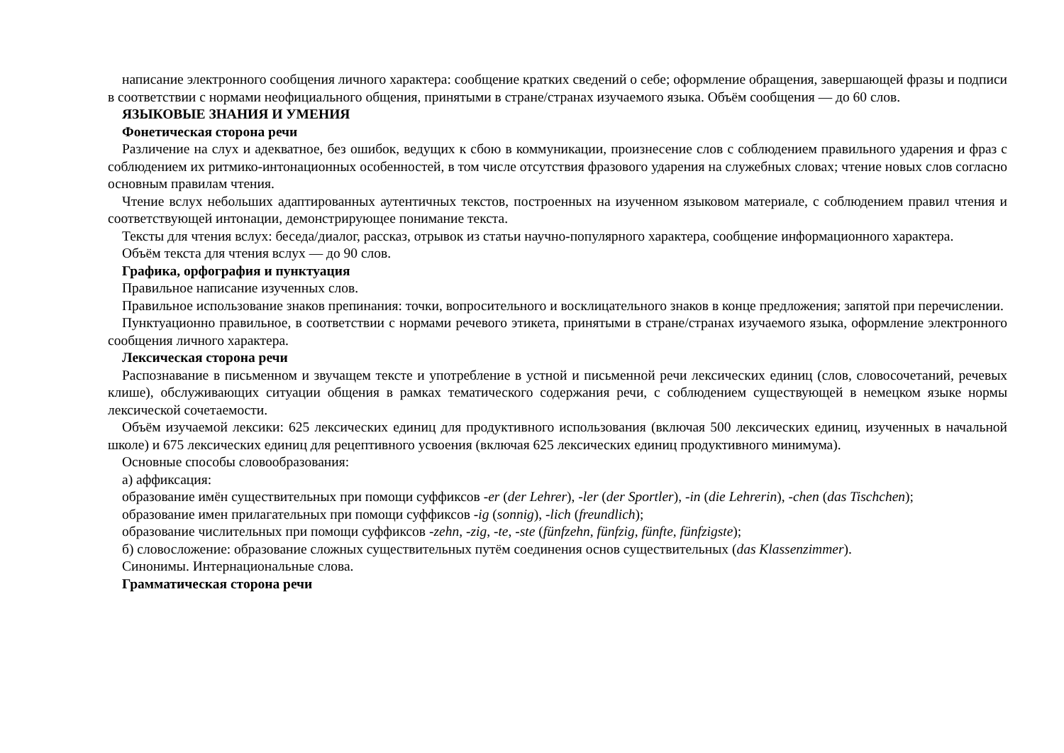написание электронного сообщения личного характера: сообщение кратких сведений о себе; оформление обращения, завершающей фразы и подписи в соответствии с нормами неофициального общения, принятыми в стране/странах изучаемого языка. Объём сообщения — до 60 слов.
ЯЗЫКОВЫЕ ЗНАНИЯ И УМЕНИЯ
Фонетическая сторона речи
Различение на слух и адекватное, без ошибок, ведущих к сбою в коммуникации, произнесение слов с соблюдением правильного ударения и фраз с соблюдением их ритмико-интонационных особенностей, в том числе отсутствия фразового ударения на служебных словах; чтение новых слов согласно основным правилам чтения.
Чтение вслух небольших адаптированных аутентичных текстов, построенных на изученном языковом материале, с соблюдением правил чтения и соответствующей интонации, демонстрирующее понимание текста.
Тексты для чтения вслух: беседа/диалог, рассказ, отрывок из статьи научно-популярного характера, сообщение информационного характера.
Объём текста для чтения вслух — до 90 слов.
Графика, орфография и пунктуация
Правильное написание изученных слов.
Правильное использование знаков препинания: точки, вопросительного и восклицательного знаков в конце предложения; запятой при перечислении.
Пунктуационно правильное, в соответствии с нормами речевого этикета, принятыми в стране/странах изучаемого языка, оформление электронного сообщения личного характера.
Лексическая сторона речи
Распознавание в письменном и звучащем тексте и употребление в устной и письменной речи лексических единиц (слов, словосочетаний, речевых клише), обслуживающих ситуации общения в рамках тематического содержания речи, с соблюдением существующей в немецком языке нормы лексической сочетаемости.
Объём изучаемой лексики: 625 лексических единиц для продуктивного использования (включая 500 лексических единиц, изученных в начальной школе) и 675 лексических единиц для рецептивного усвоения (включая 625 лексических единиц продуктивного минимума).
Основные способы словообразования:
а) аффиксация:
образование имён существительных при помощи суффиксов -er (der Lehrer), -ler (der Sportler), -in (die Lehrerin), -chen (das Tischchen);
образование имен прилагательных при помощи суффиксов -ig (sonnig), -lich (freundlich);
образование числительных при помощи суффиксов -zehn, -zig, -te, -ste (fünfzehn, fünfzig, fünfte, fünfzigste);
б) словосложение: образование сложных существительных путём соединения основ существительных (das Klassenzimmer).
Синонимы. Интернациональные слова.
Грамматическая сторона речи